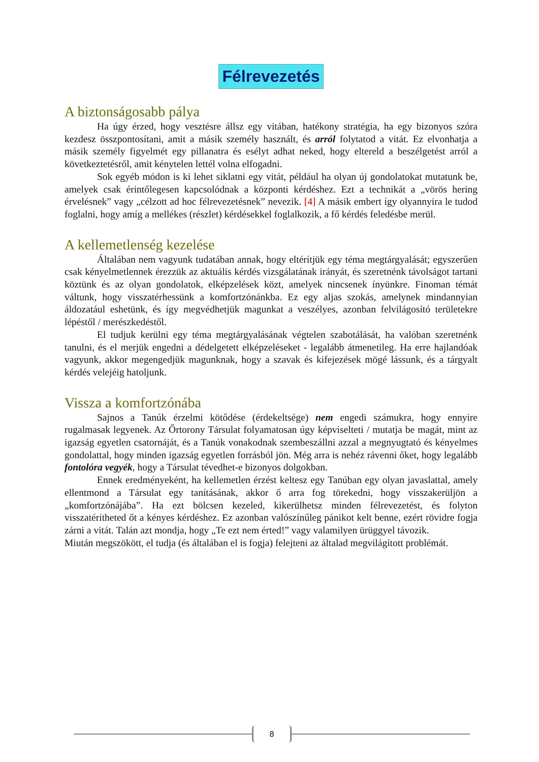Félrevezetés
A biztonságosabb pálya
Ha úgy érzed, hogy vesztésre állsz egy vitában, hatékony stratégia, ha egy bizonyos szóra kezdesz összpontosítani, amit a másik személy használt, és arról folytatod a vitát. Ez elvonhatja a másik személy figyelmét egy pillanatra és esélyt adhat neked, hogy eltereld a beszélgetést arról a következtetésről, amit kénytelen lettél volna elfogadni.
Sok egyéb módon is ki lehet siklatni egy vitát, például ha olyan új gondolatokat mutatunk be, amelyek csak érintőlegesen kapcsolódnak a központi kérdéshez. Ezt a technikát a „vörös hering érvelésnek” vagy „célzott ad hoc félrevezetésnek” nevezik. [4] A másik embert így olyannyira le tudod foglalni, hogy amíg a mellékes (részlet) kérdésekkel foglalkozik, a fő kérdés feledésbe merül.
A kellemetlenség kezelése
Általában nem vagyunk tudatában annak, hogy eltérítjük egy téma megtárgyalását; egyszerűen csak kényelmetlennek érezzük az aktuális kérdés vizsgálatának irányát, és szeretnénk távolságot tartani köztünk és az olyan gondolatok, elképzelések közt, amelyek nincsenek ínyünkre. Finoman témát váltunk, hogy visszatérhessünk a komfortzónánkba. Ez egy aljas szokás, amelynek mindannyian áldozatául eshetünk, és így megvédhetjük magunkat a veszélyes, azonban felvilágosító területekre lépéstől / merészkedéstől.
El tudjuk kerülni egy téma megtárgyalásának végtelen szabotálását, ha valóban szeretnénk tanulni, és el merjük engedni a dédelgetett elképzeléseket - legalább átmenetileg. Ha erre hajlandóak vagyunk, akkor megengedjük magunknak, hogy a szavak és kifejezések mögé lássunk, és a tárgyalt kérdés velejéig hatoljunk.
Vissza a komfortzónába
Sajnos a Tanúk érzelmi kötődése (érdekeltsége) nem engedi számukra, hogy ennyire rugalmasak legyenek. Az Őrtorony Társulat folyamatosan úgy képviselteti / mutatja be magát, mint az igazság egyetlen csatornáját, és a Tanúk vonakodnak szembeszállni azzal a megnyugtató és kényelmes gondolattal, hogy minden igazság egyetlen forrásból jön. Még arra is nehéz rávenni őket, hogy legalább fontolóra vegyék, hogy a Társulat tévedhet-e bizonyos dolgokban.
Ennek eredményeként, ha kellemetlen érzést keltesz egy Tanúban egy olyan javaslattal, amely ellentmond a Társulat egy tanításának, akkor ő arra fog törekedni, hogy visszakerüljön a „komfortzónájába”. Ha ezt bölcsen kezeled, kikerülhetsz minden félrevezetést, és folyton visszatérítheted őt a kényes kérdéshez. Ez azonban valószínűleg pánikot kelt benne, ezért rövidre fogja zárni a vitát. Talán azt mondja, hogy „Te ezt nem érted!” vagy valamilyen ürüggyel távozik.
Miután megszökött, el tudja (és általában el is fogja) felejteni az általad megvilágított problémát.
8